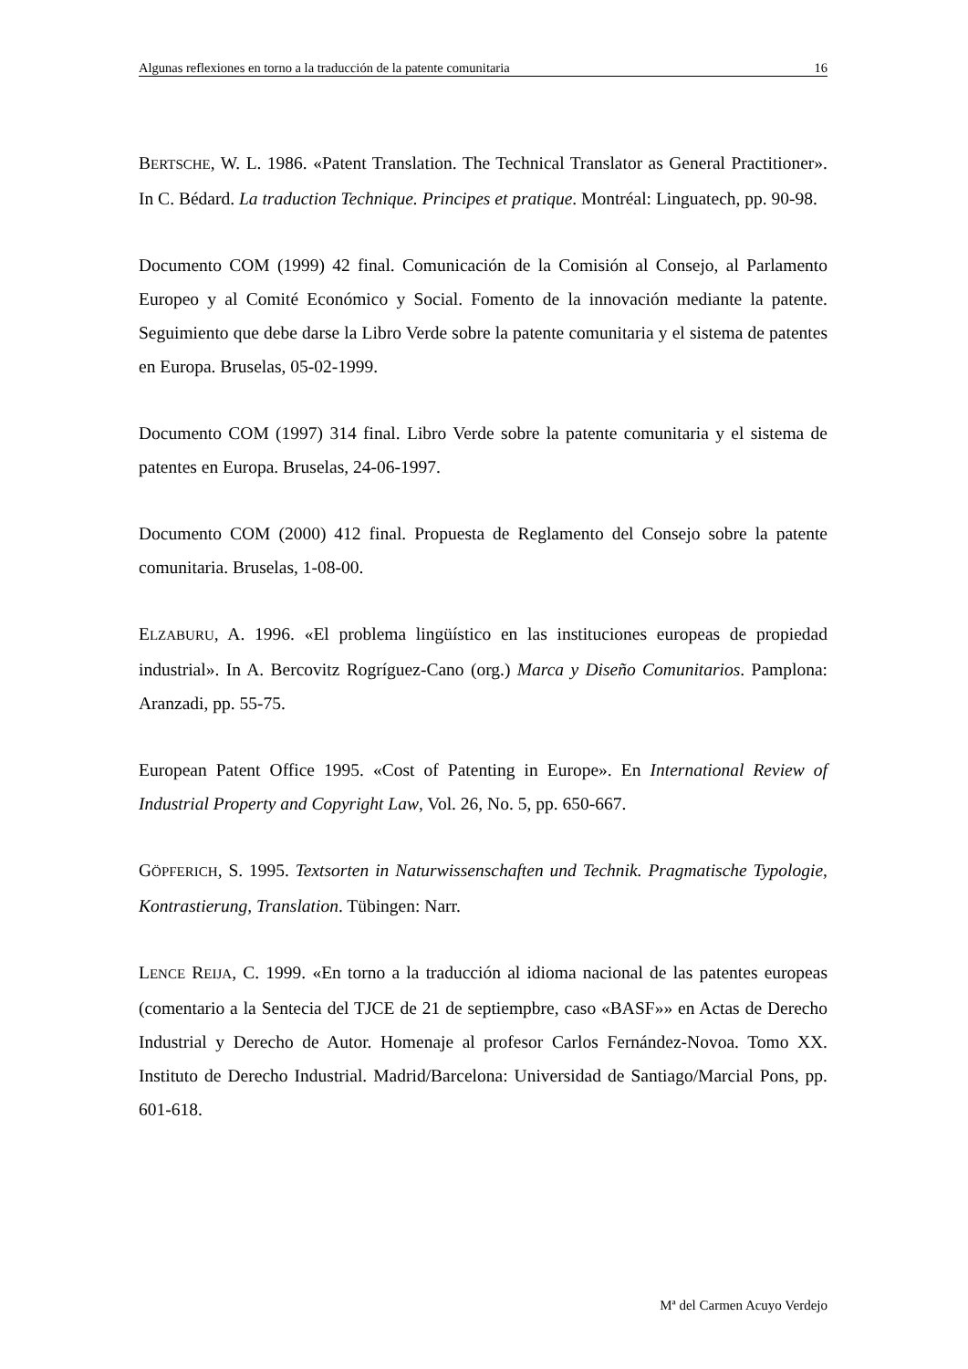Algunas reflexiones en torno a la traducción de la patente comunitaria 16
BERTSCHE, W. L. 1986. «Patent Translation. The Technical Translator as General Practitioner». In C. Bédard. La traduction Technique. Principes et pratique. Montréal: Linguatech, pp. 90-98.
Documento COM (1999) 42 final. Comunicación de la Comisión al Consejo, al Parlamento Europeo y al Comité Económico y Social. Fomento de la innovación mediante la patente. Seguimiento que debe darse la Libro Verde sobre la patente comunitaria y el sistema de patentes en Europa. Bruselas, 05-02-1999.
Documento COM (1997) 314 final. Libro Verde sobre la patente comunitaria y el sistema de patentes en Europa. Bruselas, 24-06-1997.
Documento COM (2000) 412 final. Propuesta de Reglamento del Consejo sobre la patente comunitaria. Bruselas, 1-08-00.
ELZABURU, A. 1996. «El problema lingüístico en las instituciones europeas de propiedad industrial». In A. Bercovitz Rogríguez-Cano (org.) Marca y Diseño Comunitarios. Pamplona: Aranzadi, pp. 55-75.
European Patent Office 1995. «Cost of Patenting in Europe». En International Review of Industrial Property and Copyright Law, Vol. 26, No. 5, pp. 650-667.
GÖPFERICH, S. 1995. Textsorten in Naturwissenschaften und Technik. Pragmatische Typologie, Kontrastierung, Translation. Tübingen: Narr.
LENCE REIJA, C. 1999. «En torno a la traducción al idioma nacional de las patentes europeas (comentario a la Sentecia del TJCE de 21 de septiempbre, caso «BASF»» en Actas de Derecho Industrial y Derecho de Autor. Homenaje al profesor Carlos Fernández-Novoa. Tomo XX. Instituto de Derecho Industrial. Madrid/Barcelona: Universidad de Santiago/Marcial Pons, pp. 601-618.
Mª del Carmen Acuyo Verdejo